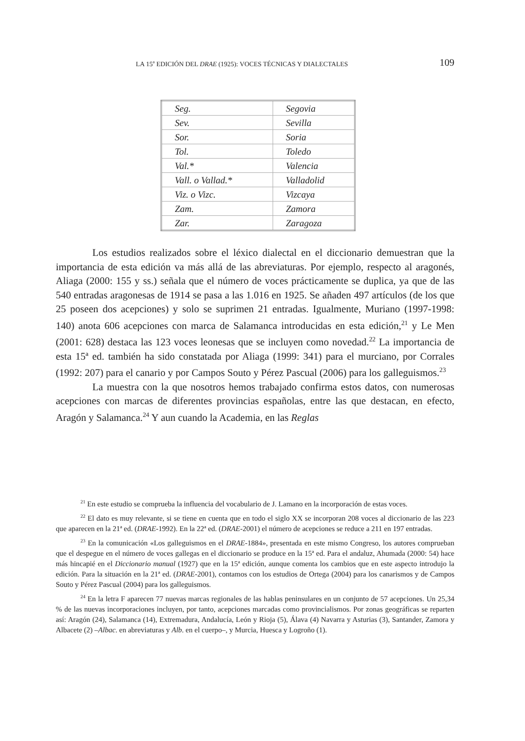LA 15<sup>a</sup> EDICIÓN DEL DRAE (1925): VOCES TÉCNICAS Y DIALECTALES 109
| Seg. | Segovia |
| Sev. | Sevilla |
| Sor. | Soria |
| Tol. | Toledo |
| Val.* | Valencia |
| Vall. o Vallad.* | Valladolid |
| Viz. o Vizc. | Vizcaya |
| Zam. | Zamora |
| Zar. | Zaragoza |
Los estudios realizados sobre el léxico dialectal en el diccionario demuestran que la importancia de esta edición va más allá de las abreviaturas. Por ejemplo, respecto al aragonés, Aliaga (2000: 155 y ss.) señala que el número de voces prácticamente se duplica, ya que de las 540 entradas aragonesas de 1914 se pasa a las 1.016 en 1925. Se añaden 497 artículos (de los que 25 poseen dos acepciones) y solo se suprimen 21 entradas. Igualmente, Muriano (1997-1998: 140) anota 606 acepciones con marca de Salamanca introducidas en esta edición,<sup>21</sup> y Le Men (2001: 628) destaca las 123 voces leonesas que se incluyen como novedad.<sup>22</sup> La importancia de esta 15ª ed. también ha sido constatada por Aliaga (1999: 341) para el murciano, por Corrales (1992: 207) para el canario y por Campos Souto y Pérez Pascual (2006) para los galleguismos.<sup>23</sup>
La muestra con la que nosotros hemos trabajado confirma estos datos, con numerosas acepciones con marcas de diferentes provincias españolas, entre las que destacan, en efecto, Aragón y Salamanca.<sup>24</sup> Y aun cuando la Academia, en las Reglas
<sup>21</sup> En este estudio se comprueba la influencia del vocabulario de J. Lamano en la incorporación de estas voces.
<sup>22</sup> El dato es muy relevante, si se tiene en cuenta que en todo el siglo XX se incorporan 208 voces al diccionario de las 223 que aparecen en la 21ª ed. (DRAE-1992). En la 22ª ed. (DRAE-2001) el número de acepciones se reduce a 211 en 197 entradas.
<sup>23</sup> En la comunicación «Los galleguismos en el DRAE-1884», presentada en este mismo Congreso, los autores comprueban que el despegue en el número de voces gallegas en el diccionario se produce en la 15ª ed. Para el andaluz, Ahumada (2000: 54) hace más hincapié en el Diccionario manual (1927) que en la 15ª edición, aunque comenta los cambios que en este aspecto introdujo la edición. Para la situación en la 21ª ed. (DRAE-2001), contamos con los estudios de Ortega (2004) para los canarismos y de Campos Souto y Pérez Pascual (2004) para los galleguismos.
<sup>24</sup> En la letra F aparecen 77 nuevas marcas regionales de las hablas peninsulares en un conjunto de 57 acepciones. Un 25,34 % de las nuevas incorporaciones incluyen, por tanto, acepciones marcadas como provincialismos. Por zonas geográficas se reparten así: Aragón (24), Salamanca (14), Extremadura, Andalucía, León y Rioja (5), Álava (4) Navarra y Asturias (3), Santander, Zamora y Albacete (2) –Albac. en abreviaturas y Alb. en el cuerpo–, y Murcia, Huesca y Logroño (1).